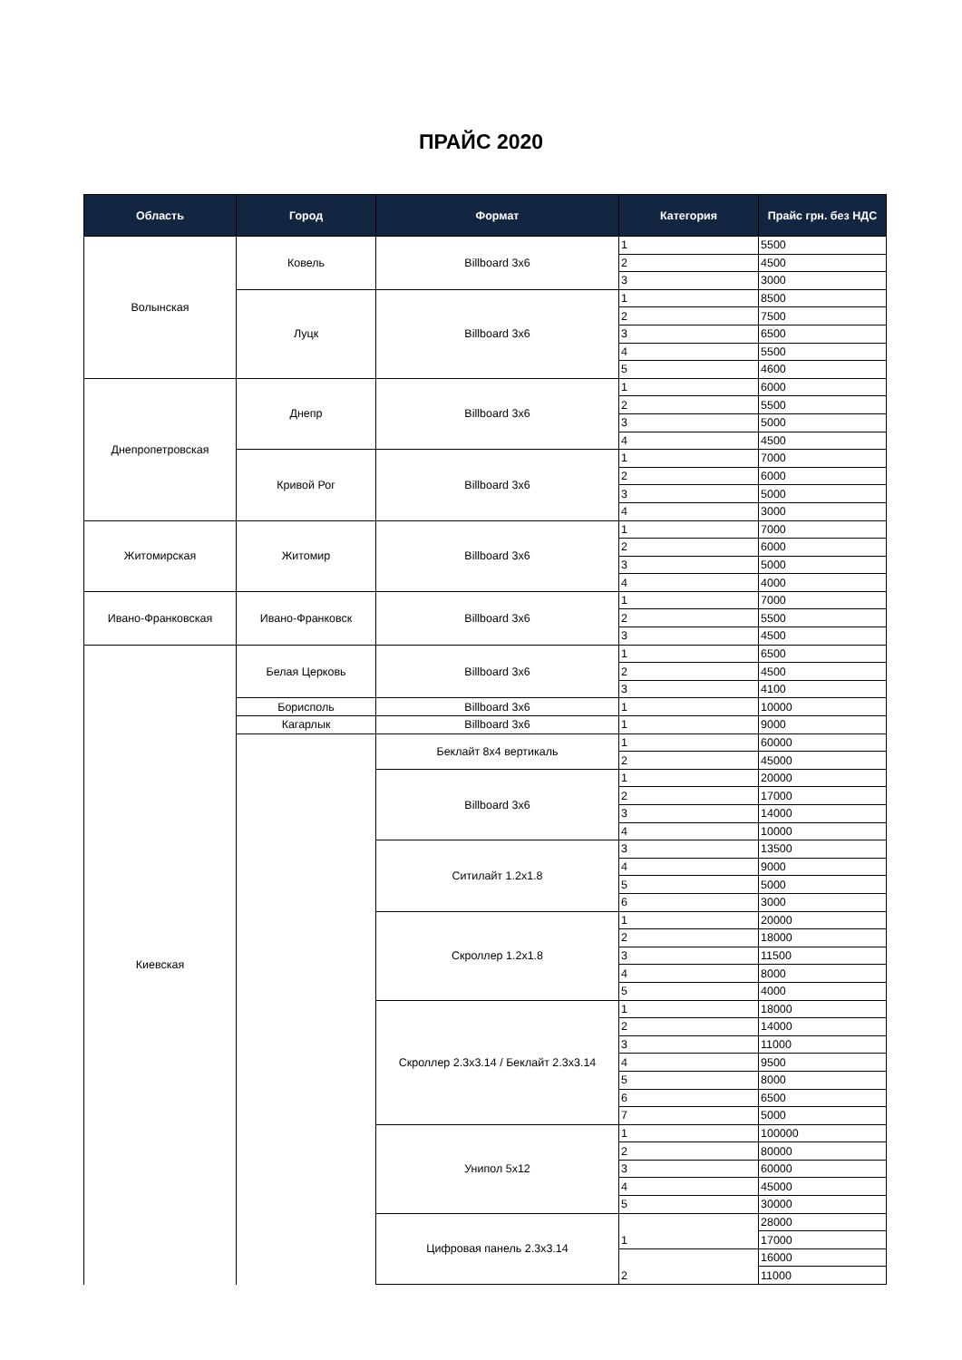ПРАЙС 2020
| Область | Город | Формат | Категория | Прайс грн. без НДС |
| --- | --- | --- | --- | --- |
| Волынская | Ковель | Billboard 3x6 | 1 | 5500 |
| | | | 2 | 4500 |
| | | | 3 | 3000 |
| | Луцк | Billboard 3x6 | 1 | 8500 |
| | | | 2 | 7500 |
| | | | 3 | 6500 |
| | | | 4 | 5500 |
| | | | 5 | 4600 |
| Днепропетровская | Днепр | Billboard 3x6 | 1 | 6000 |
| | | | 2 | 5500 |
| | | | 3 | 5000 |
| | | | 4 | 4500 |
| | Кривой Рог | Billboard 3x6 | 1 | 7000 |
| | | | 2 | 6000 |
| | | | 3 | 5000 |
| | | | 4 | 3000 |
| Житомирская | Житомир | Billboard 3x6 | 1 | 7000 |
| | | | 2 | 6000 |
| | | | 3 | 5000 |
| | | | 4 | 4000 |
| Ивано-Франковская | Ивано-Франковск | Billboard 3x6 | 1 | 7000 |
| | | | 2 | 5500 |
| | | | 3 | 4500 |
| Киевская | Белая Церковь | Billboard 3x6 | 1 | 6500 |
| | | | 2 | 4500 |
| | | | 3 | 4100 |
| | Борисполь | Billboard 3x6 | 1 | 10000 |
| | Кагарлык | Billboard 3x6 | 1 | 9000 |
| | | Беклайт 8x4 вертикаль | 1 | 60000 |
| | | | 2 | 45000 |
| | | Billboard 3x6 | 1 | 20000 |
| | | | 2 | 17000 |
| | | | 3 | 14000 |
| | | | 4 | 10000 |
| | | Ситилайт 1.2x1.8 | 3 | 13500 |
| | | | 4 | 9000 |
| | | | 5 | 5000 |
| | | | 6 | 3000 |
| | | Скроллер 1.2x1.8 | 1 | 20000 |
| | | | 2 | 18000 |
| | | | 3 | 11500 |
| | | | 4 | 8000 |
| | | | 5 | 4000 |
| | | Скроллер 2.3x3.14 / Беклайт 2.3x3.14 | 1 | 18000 |
| | | | 2 | 14000 |
| | | | 3 | 11000 |
| | | | 4 | 9500 |
| | | | 5 | 8000 |
| | | | 6 | 6500 |
| | | | 7 | 5000 |
| | | Унипол 5x12 | 1 | 100000 |
| | | | 2 | 80000 |
| | | | 3 | 60000 |
| | | | 4 | 45000 |
| | | | 5 | 30000 |
| | | Цифровая панель 2.3x3.14 | 1 | 28000 |
| | | | | 17000 |
| | | | 2 | 16000 |
| | | | | 11000 |